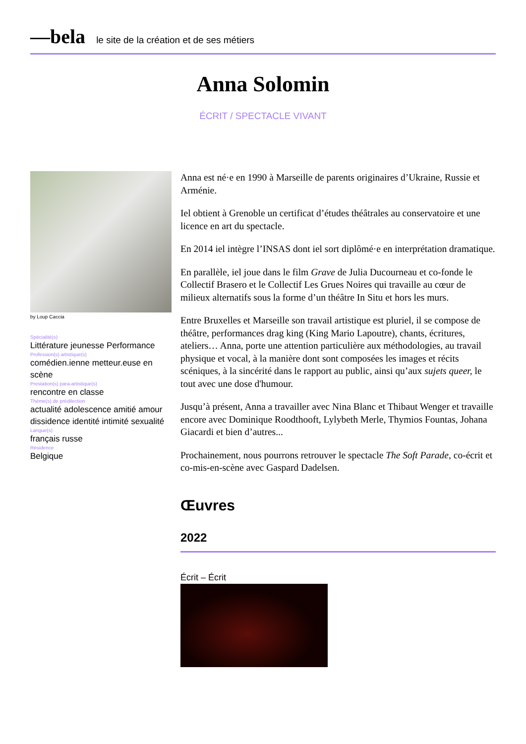—bela le site de la création et de ses métiers
Anna Solomin
ÉCRIT / SPECTACLE VIVANT
by Loup Caccia
Spécialité(s)
Littérature jeunesse Performance
Profession(s) artistique(s)
comédien.ienne metteur.euse en scène
Prestation(s) para-artistique(s)
rencontre en classe
Thème(s) de prédilection
actualité adolescence amitié amour dissidence identité intimité sexualité
Langue(s)
français russe
Résidence
Belgique
Anna est né·e en 1990 à Marseille de parents originaires d’Ukraine, Russie et Arménie.
Iel obtient à Grenoble un certificat d’études théâtrales au conservatoire et une licence en art du spectacle.
En 2014 iel intègre l’INSAS dont iel sort diplômé·e en interprétation dramatique.
En parallèle, iel joue dans le film Grave de Julia Ducourneau et co-fonde le Collectif Brasero et le Collectif Les Grues Noires qui travaille au cœur de milieux alternatifs sous la forme d’un théâtre In Situ et hors les murs.
Entre Bruxelles et Marseille son travail artistique est pluriel, il se compose de théâtre, performances drag king (King Mario Lapoutre), chants, écritures, ateliers… Anna, porte une attention particulière aux méthodologies, au travail physique et vocal, à la manière dont sont composées les images et récits scéniques, à la sincérité dans le rapport au public, ainsi qu’aux sujets queer, le tout avec une dose d'humour.
Jusqu’à présent, Anna a travailler avec Nina Blanc et Thibaut Wenger et travaille encore avec Dominique Roodthooft, Lylybeth Merle, Thymios Fountas, Johana Giacardi et bien d’autres...
Prochainement, nous pourrons retrouver le spectacle The Soft Parade, co-écrit et co-mis-en-scène avec Gaspard Dadelsen.
Œuvres
2022
Écrit – Écrit